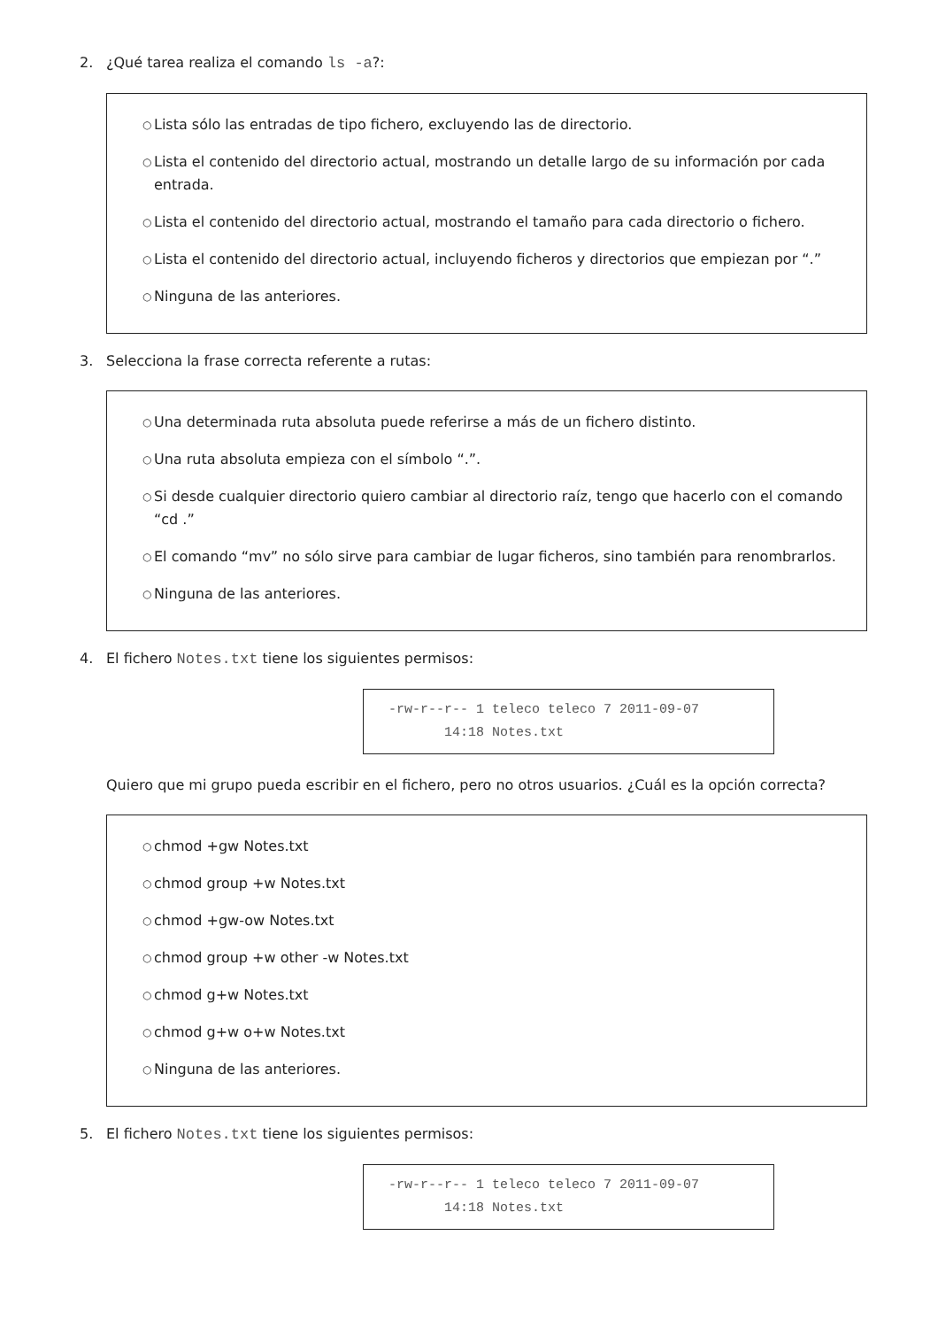2. ¿Qué tarea realiza el comando ls -a?:
○ Lista sólo las entradas de tipo fichero, excluyendo las de directorio.
○ Lista el contenido del directorio actual, mostrando un detalle largo de su información por cada entrada.
○ Lista el contenido del directorio actual, mostrando el tamaño para cada directorio o fichero.
○ Lista el contenido del directorio actual, incluyendo ficheros y directorios que empiezan por “.”
○ Ninguna de las anteriores.
3. Selecciona la frase correcta referente a rutas:
○ Una determinada ruta absoluta puede referirse a más de un fichero distinto.
○ Una ruta absoluta empieza con el símbolo “.”.
○ Si desde cualquier directorio quiero cambiar al directorio raíz, tengo que hacerlo con el comando “cd .”
○ El comando “mv” no sólo sirve para cambiar de lugar ficheros, sino también para renombrarlos.
○ Ninguna de las anteriores.
4. El fichero Notes.txt tiene los siguientes permisos:
-rw-r--r-- 1 teleco teleco 7 2011-09-07
14:18 Notes.txt
Quiero que mi grupo pueda escribir en el fichero, pero no otros usuarios. ¿Cuál es la opción correcta?
○ chmod +gw Notes.txt
○ chmod group +w Notes.txt
○ chmod +gw-ow Notes.txt
○ chmod group +w other -w Notes.txt
○ chmod g+w Notes.txt
○ chmod g+w o+w Notes.txt
○ Ninguna de las anteriores.
5. El fichero Notes.txt tiene los siguientes permisos:
-rw-r--r-- 1 teleco teleco 7 2011-09-07
14:18 Notes.txt